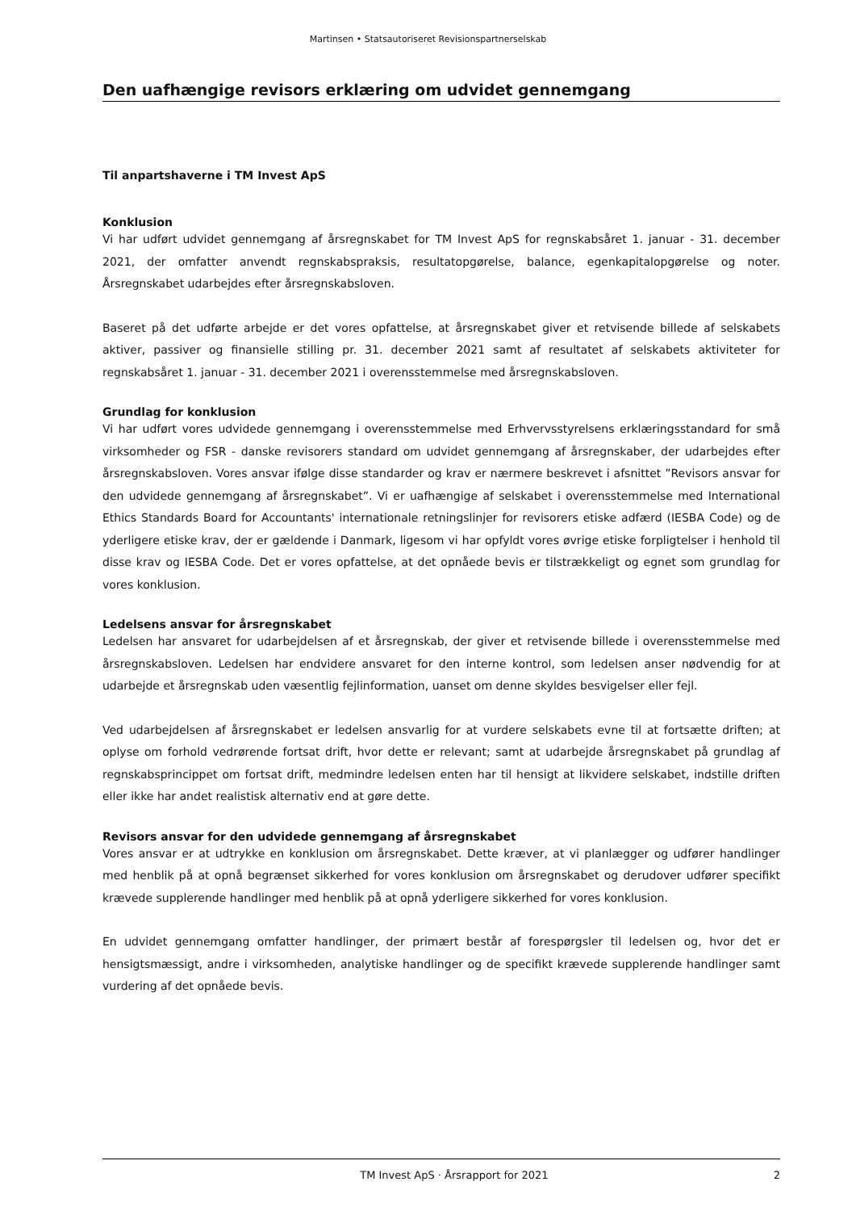Martinsen • Statsautoriseret Revisionspartnerselskab
Den uafhængige revisors erklæring om udvidet gennemgang
Til anpartshaverne i TM Invest ApS
Konklusion
Vi har udført udvidet gennemgang af årsregnskabet for TM Invest ApS for regnskabsåret 1. januar - 31. december 2021, der omfatter anvendt regnskabspraksis, resultatopgørelse, balance, egenkapitalopgørelse og noter. Årsregnskabet udarbejdes efter årsregnskabsloven.
Baseret på det udførte arbejde er det vores opfattelse, at årsregnskabet giver et retvisende billede af selskabets aktiver, passiver og finansielle stilling pr. 31. december 2021 samt af resultatet af selskabets aktiviteter for regnskabsåret 1. januar - 31. december 2021 i overensstemmelse med årsregnskabsloven.
Grundlag for konklusion
Vi har udført vores udvidede gennemgang i overensstemmelse med Erhvervsstyrelsens erklæringsstandard for små virksomheder og FSR - danske revisorers standard om udvidet gennemgang af årsregnskaber, der udarbejdes efter årsregnskabsloven. Vores ansvar ifølge disse standarder og krav er nærmere beskrevet i afsnittet ”Revisors ansvar for den udvidede gennemgang af årsregnskabet”. Vi er uafhængige af selskabet i overensstemmelse med International Ethics Standards Board for Accountants' internationale retningslinjer for revisorers etiske adfærd (IESBA Code) og de yderligere etiske krav, der er gældende i Danmark, ligesom vi har opfyldt vores øvrige etiske forpligtelser i henhold til disse krav og IESBA Code. Det er vores opfattelse, at det opnåede bevis er tilstrækkeligt og egnet som grundlag for vores konklusion.
Ledelsens ansvar for årsregnskabet
Ledelsen har ansvaret for udarbejdelsen af et årsregnskab, der giver et retvisende billede i overensstemmelse med årsregnskabsloven. Ledelsen har endvidere ansvaret for den interne kontrol, som ledelsen anser nødvendig for at udarbejde et årsregnskab uden væsentlig fejlinformation, uanset om denne skyldes besvigelser eller fejl.
Ved udarbejdelsen af årsregnskabet er ledelsen ansvarlig for at vurdere selskabets evne til at fortsætte driften; at oplyse om forhold vedrørende fortsat drift, hvor dette er relevant; samt at udarbejde årsregnskabet på grundlag af regnskabsprincippet om fortsat drift, medmindre ledelsen enten har til hensigt at likvidere selskabet, indstille driften eller ikke har andet realistisk alternativ end at gøre dette.
Revisors ansvar for den udvidede gennemgang af årsregnskabet
Vores ansvar er at udtrykke en konklusion om årsregnskabet. Dette kræver, at vi planlægger og udfører handlinger med henblik på at opnå begrænset sikkerhed for vores konklusion om årsregnskabet og derudover udfører specifikt krævede supplerende handlinger med henblik på at opnå yderligere sikkerhed for vores konklusion.
En udvidet gennemgang omfatter handlinger, der primært består af forespørgsler til ledelsen og, hvor det er hensigtsmæssigt, andre i virksomheden, analytiske handlinger og de specifikt krævede supplerende handlinger samt vurdering af det opnåede bevis.
TM Invest ApS · Årsrapport for 2021 2